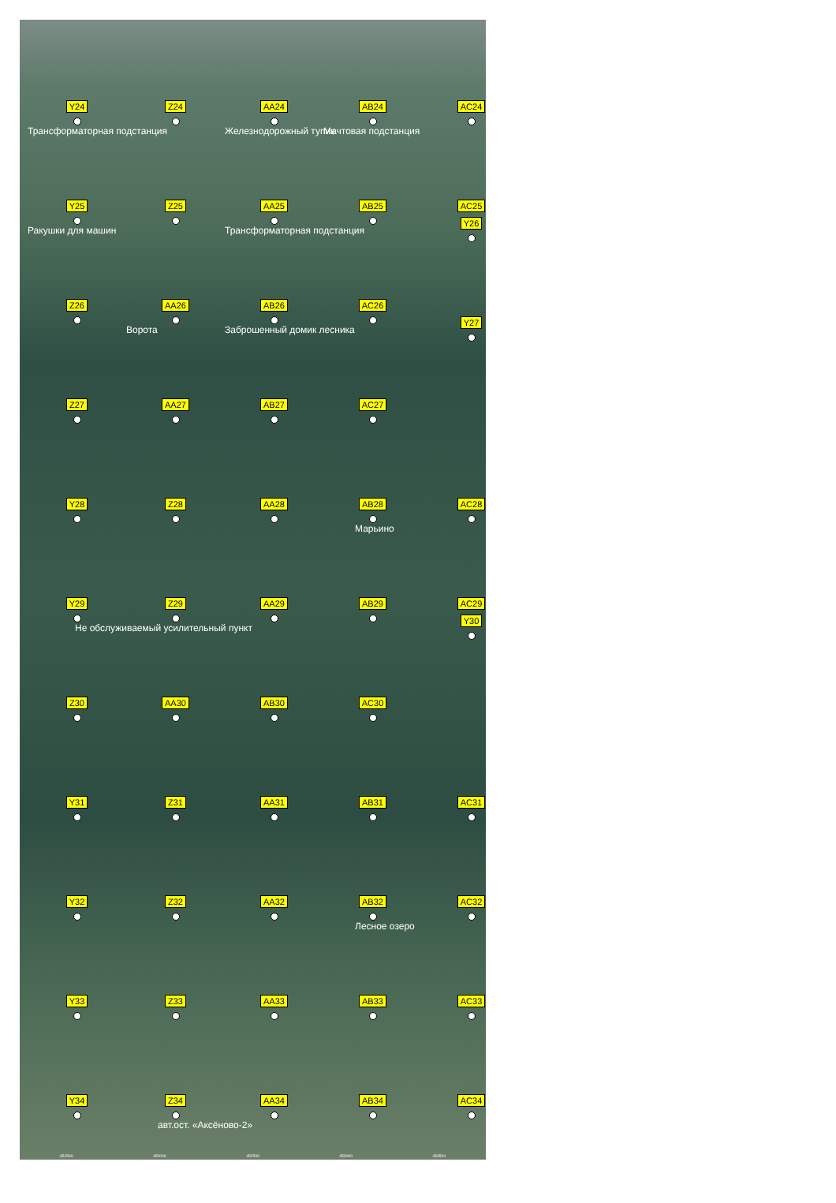Y24
Z24
AA24
AB24
AC24
Трансформаторная подстанция
Железнодорожный тупик
Мачтовая подстанция
Y25
Z25
AA25
AB25
AC25
Ракушки для машин
Трансформаторная подстанция
Y26
Z26
AA26
AB26
AC26
Ворота
Заброшенный домик лесника
Y27
Z27
AA27
AB27
AC27
Y28
Z28
AA28
AB28
AC28
Марьино
Y29
Z29
AA29
AB29
AC29
Не обслуживаемый усилительный пункт
Y30
Z30
AA30
AB30
AC30
Y31
Z31
AA31
AB31
AC31
Y32
Z32
AA32
AB32
AC32
Лесное озеро
Y33
Z33
AA33
AB33
AC33
Y34
Z34
AA34
AB34
AC34
авт.ост. «Аксёново-2»
451500 452000 452500 453000 453500